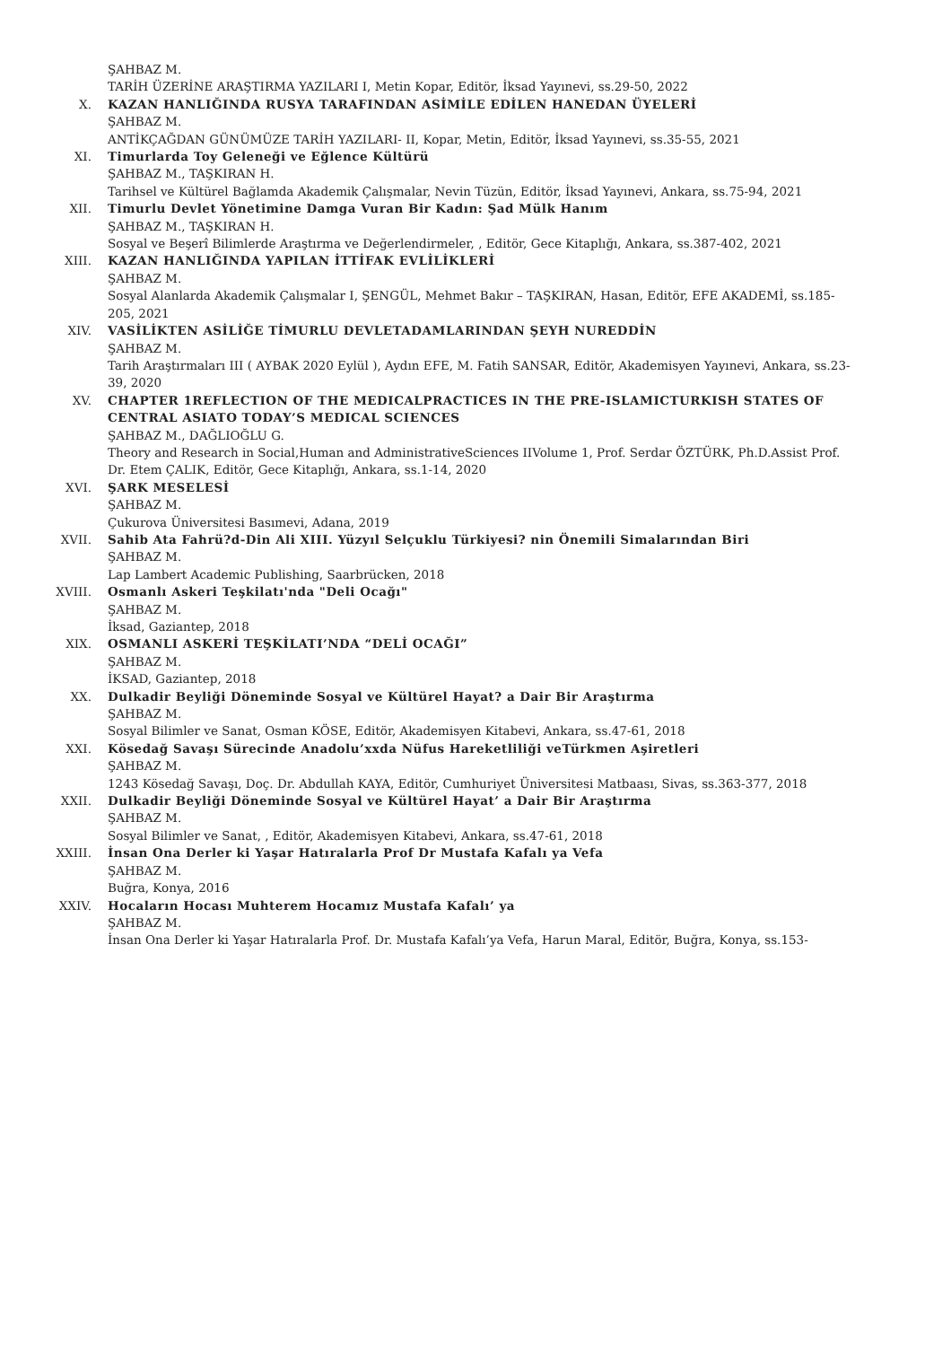ŞAHBAZ M.
TARİH ÜZERİNE ARAŞTIRMA YAZILARI I, Metin Kopar, Editör, İksad Yayınevi, ss.29-50, 2022
X. KAZAN HANLIĞINDA RUSYA TARAFINDAN ASİMİLE EDİLEN HANEDAN ÜYELERİ
ŞAHBAZ M.
ANTİKÇAĞDAN GÜNÜMÜZE TARİH YAZILARI- II, Kopar, Metin, Editör, İksad Yayınevi, ss.35-55, 2021
XI. Timurlarda Toy Geleneği ve Eğlence Kültürü
ŞAHBAZ M., TAŞKIRAN H.
Tarihsel ve Kültürel Bağlamda Akademik Çalışmalar, Nevin Tüzün, Editör, İksad Yayınevi, Ankara, ss.75-94, 2021
XII. Timurlu Devlet Yönetimine Damga Vuran Bir Kadın: Şad Mülk Hanım
ŞAHBAZ M., TAŞKIRAN H.
Sosyal ve Beşerî Bilimlerde Araştırma ve Değerlendirmeler, , Editör, Gece Kitaplığı, Ankara, ss.387-402, 2021
XIII. KAZAN HANLIĞINDA YAPILAN İTTİFAK EVLİLİKLERİ
ŞAHBAZ M.
Sosyal Alanlarda Akademik Çalışmalar I, ŞENGÜL, Mehmet Bakır – TAŞKIRAN, Hasan, Editör, EFE AKADEMİ, ss.185-205, 2021
XIV. VASİLİKTEN ASİLİĞE TİMURLU DEVLETADAMLARINDAN ŞEYH NUREDDİN
ŞAHBAZ M.
Tarih Araştırmaları III ( AYBAK 2020 Eylül ), Aydın EFE, M. Fatih SANSAR, Editör, Akademisyen Yayınevi, Ankara, ss.23-39, 2020
XV. CHAPTER 1REFLECTION OF THE MEDICALPRACTICES IN THE PRE-ISLAMICTURKISH STATES OF CENTRAL ASIATO TODAY’S MEDICAL SCIENCES
ŞAHBAZ M., DAĞLIOĞLU G.
Theory and Research in Social,Human and AdministrativeSciences IIVolume 1, Prof. Serdar ÖZTÜRK, Ph.D.Assist Prof. Dr. Etem ÇALIK, Editör, Gece Kitaplığı, Ankara, ss.1-14, 2020
XVI. ŞARK MESELESİ
ŞAHBAZ M.
Çukurova Üniversitesi Basımevi, Adana, 2019
XVII. Sahib Ata Fahrü?d-Din Ali XIII. Yüzyıl Selçuklu Türkiyesi? nin Önemili Simalarından Biri
ŞAHBAZ M.
Lap Lambert Academic Publishing, Saarbrücken, 2018
XVIII. Osmanlı Askeri Teşkilatı'nda "Deli Ocağı"
ŞAHBAZ M.
İksad, Gaziantep, 2018
XIX. OSMANLI ASKERİ TEŞKİLATI’NDA “DELİ OCAĞI”
ŞAHBAZ M.
İKSAD, Gaziantep, 2018
XX. Dulkadir Beyliği Döneminde Sosyal ve Kültürel Hayat? a Dair Bir Araştırma
ŞAHBAZ M.
Sosyal Bilimler ve Sanat, Osman KÖSE, Editör, Akademisyen Kitabevi, Ankara, ss.47-61, 2018
XXI. Kösedağ Savaşı Sürecinde Anadolu’xxda Nüfus Hareketliliği veTürkmen Aşiretleri
ŞAHBAZ M.
1243 Kösedağ Savaşı, Doç. Dr. Abdullah KAYA, Editör, Cumhuriyet Üniversitesi Matbaası, Sivas, ss.363-377, 2018
XXII. Dulkadir Beyliği Döneminde Sosyal ve Kültürel Hayat’ a Dair Bir Araştırma
ŞAHBAZ M.
Sosyal Bilimler ve Sanat, , Editör, Akademisyen Kitabevi, Ankara, ss.47-61, 2018
XXIII. İnsan Ona Derler ki Yaşar Hatıralarla Prof Dr Mustafa Kafalı ya Vefa
ŞAHBAZ M.
Buğra, Konya, 2016
XXIV. Hocaların Hocası Muhterem Hocamız Mustafa Kafalı’ ya
ŞAHBAZ M.
İnsan Ona Derler ki Yaşar Hatıralarla Prof. Dr. Mustafa Kafalı’ya Vefa, Harun Maral, Editör, Buğra, Konya, ss.153-